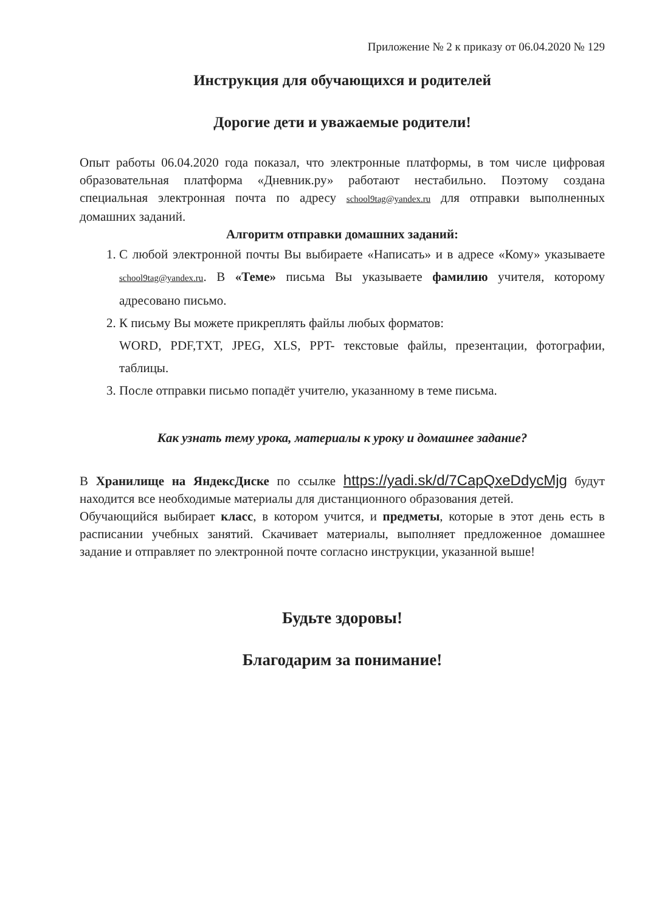Приложение № 2 к приказу от 06.04.2020 № 129
Инструкция для обучающихся и родителей
Дорогие дети и уважаемые родители!
Опыт работы 06.04.2020 года показал, что электронные платформы, в том числе цифровая образовательная платформа «Дневник.ру» работают нестабильно. Поэтому создана специальная электронная почта по адресу school9tag@yandex.ru для отправки выполненных домашних заданий.
Алгоритм отправки домашних заданий:
1. С любой электронной почты Вы выбираете «Написать» и в адресе «Кому» указываете school9tag@yandex.ru. В «Теме» письма Вы указываете фамилию учителя, которому адресовано письмо.
2. К письму Вы можете прикреплять файлы любых форматов:
WORD, PDF,TXT, JPEG, XLS, PPT- текстовые файлы, презентации, фотографии, таблицы.
3. После отправки письмо попадёт учителю, указанному в теме письма.
Как узнать тему урока, материалы к уроку и домашнее задание?
В Хранилище на ЯндексДиске по ссылке https://yadi.sk/d/7CapQxeDdycMjg будут находится все необходимые материалы для дистанционного образования детей.
Обучающийся выбирает класс, в котором учится, и предметы, которые в этот день есть в расписании учебных занятий. Скачивает материалы, выполняет предложенное домашнее задание и отправляет по электронной почте согласно инструкции, указанной выше!
Будьте здоровы!
Благодарим за понимание!